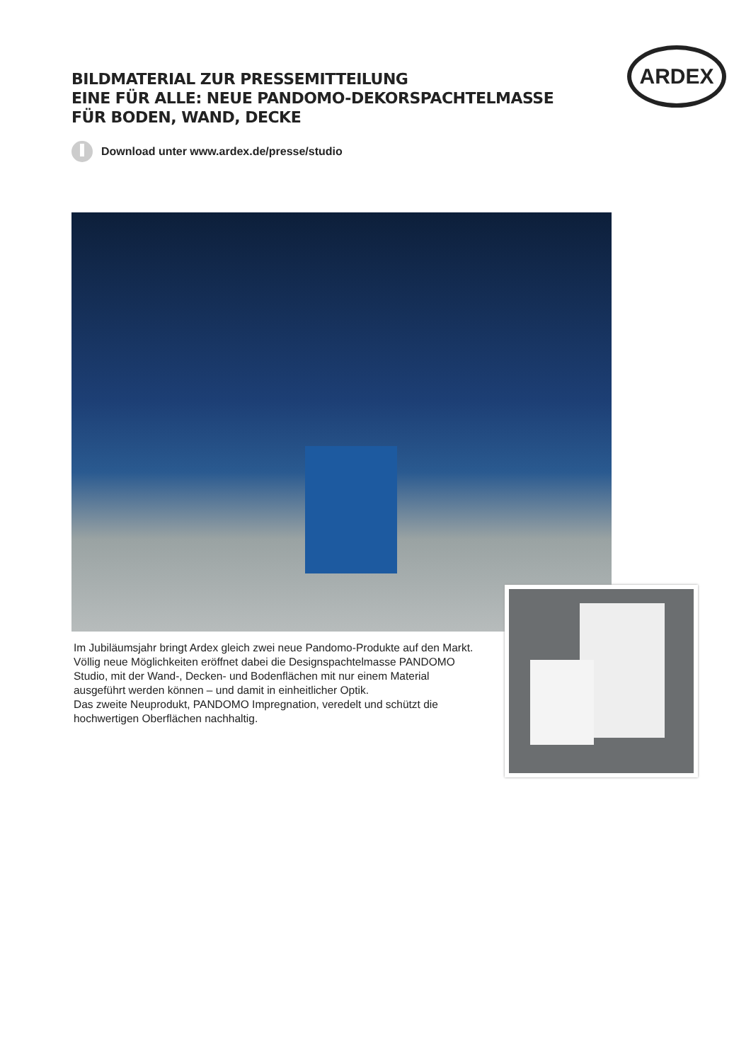BILDMATERIAL ZUR PRESSEMITTEILUNG
EINE FÜR ALLE: NEUE PANDOMO-DEKORSPACHTELMASSE
FÜR BODEN, WAND, DECKE
Download unter www.ardex.de/presse/studio
ARDEX
Im Jubiläumsjahr bringt Ardex gleich zwei neue Pandomo-Produkte auf den Markt. Völlig neue Möglichkeiten eröffnet dabei die Designspachtelmasse PANDOMO Studio, mit der Wand-, Decken- und Bodenflächen mit nur einem Material ausgeführt werden können – und damit in einheitlicher Optik.
Das zweite Neuprodukt, PANDOMO Impregnation, veredelt und schützt die hochwertigen Oberflächen nachhaltig.